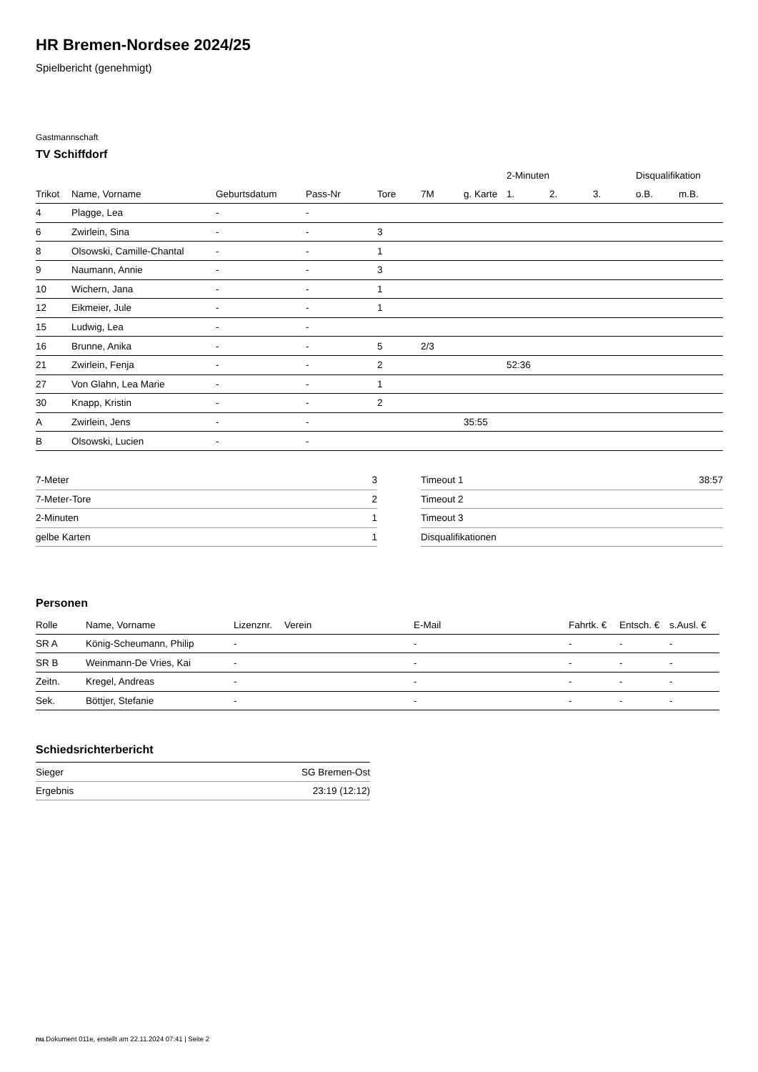HR Bremen-Nordsee 2024/25
Spielbericht (genehmigt)
Gastmannschaft
TV Schiffdorf
| | | | | | | | 2-Minuten | | | Disqualifikation | |
| --- | --- | --- | --- | --- | --- | --- | --- | --- | --- | --- | --- |
| Trikot | Name, Vorname | Geburtsdatum | Pass-Nr | Tore | 7M | g. Karte | 1. | 2. | 3. | o.B. | m.B. |
| 4 | Plagge, Lea | - | - | | | | | | | | |
| 6 | Zwirlein, Sina | - | - | 3 | | | | | | | |
| 8 | Olsowski, Camille-Chantal | - | - | 1 | | | | | | | |
| 9 | Naumann, Annie | - | - | 3 | | | | | | | |
| 10 | Wichern, Jana | - | - | 1 | | | | | | | |
| 12 | Eikmeier, Jule | - | - | 1 | | | | | | | |
| 15 | Ludwig, Lea | - | - | | | | | | | | |
| 16 | Brunne, Anika | - | - | 5 | 2/3 | | | | | | |
| 21 | Zwirlein, Fenja | - | - | 2 | | | 52:36 | | | | |
| 27 | Von Glahn, Lea Marie | - | - | 1 | | | | | | | |
| 30 | Knapp, Kristin | - | - | 2 | | | | | | | |
| A | Zwirlein, Jens | - | - | | | 35:55 | | | | | |
| B | Olsowski, Lucien | - | - | | | | | | | | |
| 7-Meter | 3 |
| 7-Meter-Tore | 2 |
| 2-Minuten | 1 |
| gelbe Karten | 1 |
| Timeout 1 | 38:57 |
| Timeout 2 | |
| Timeout 3 | |
| Disqualifikationen | |
Personen
| Rolle | Name, Vorname | Lizenznr. | Verein | E-Mail | Fahrtk. € | Entsch. € | s.Ausl. € |
| --- | --- | --- | --- | --- | --- | --- | --- |
| SR A | König-Scheumann, Philip | - | | - | - | - | - |
| SR B | Weinmann-De Vries, Kai | - | | - | - | - | - |
| Zeitn. | Kregel, Andreas | - | | - | - | - | - |
| Sek. | Böttjer, Stefanie | - | | - | - | - | - |
Schiedsrichterbericht
| Sieger | SG Bremen-Ost |
| Ergebnis | 23:19 (12:12) |
nu.Dokument 011e, erstellt am 22.11.2024 07:41 | Seite 2